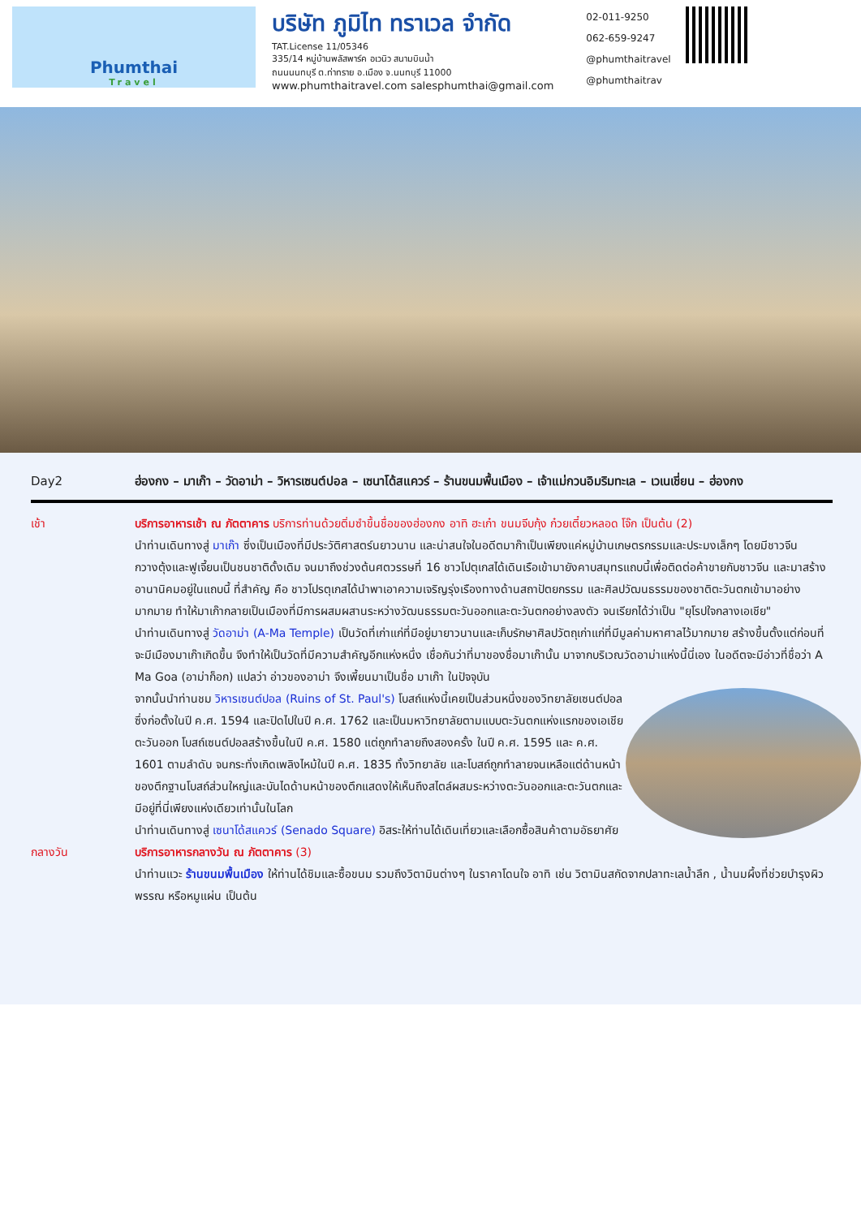Phumthai
Travel
บริษัท ภูมิไท ทราเวล จำกัด
TAT.License 11/05346
335/14 หมู่บ้านพลัสพาร์ค อเวนิว สนามบินน้ำ
ถนนนนทบุรี ต.ท่าทราย อ.เมือง จ.นนทบุรี 11000
www.phumthaitravel.com salesphumthai@gmail.com
02-011-9250
062-659-9247
@phumthaitravel
@phumthaitrav
Day2 ฮ่องกง – มาเก๊า – วัดอาม่า – วิหารเซนต์ปอล – เซนาโด้สแควร์ – ร้านขนมพื้นเมือง – เจ้าแม่กวนอิมริมทะเล – เวเนเชี่ยน – ฮ่องกง
เช้า บริการอาหารเช้า ณ ภัตตาคาร บริการท่านด้วยติ่มซำขึ้นชื่อของฮ่องกง อาทิ ฮะเก๋า ขนมจีบกุ้ง ก๋วยเตี๋ยวหลอด โจ๊ก เป็นต้น (2)
นำท่านเดินทางสู่ มาเก๊า ซึ่งเป็นเมืองที่มีประวัติศาสตร์นยาวนาน และน่าสนใจในอดีตมาก๊าเป็นเพียงแค่หมู่บ้านเกษตรกรรมและประมงเล็กๆ โดยมีชาวจีนกวางตุ้งและฟูเจี้ยนเป็นชนชาติดั้งเดิม จนมาถึงช่วงต้นศตวรรษที่ 16 ชาวโปตุเกสได้เดินเรือเข้ามายังคาบสมุทรแถบนี้เพื่อติดต่อค้าขายกับชาวจีน และมาสร้างอานานิคมอยู่ในแถบนี้ ที่สำคัญ คือ ชาวโปรตุเกสได้นำพาเอาความเจริญรุ่งเรืองทางด้านสถาปัตยกรรม และศิลปวัฒนธรรมของชาติตะวันตกเข้ามาอย่างมากมาย ทำให้มาเก๊ากลายเป็นเมืองที่มีการผสมผสานระหว่างวัฒนธรรมตะวันออกและตะวันตกอย่างลงตัว จนเรียกได้ว่าเป็น "ยุโรปใจกลางเอเชีย"
นำท่านเดินทางสู่ วัดอาม่า (A-Ma Temple) เป็นวัดที่เก่าแก่ที่มีอยู่มายาวนานและเก็บรักษาศิลปวัตถุเก่าแก่ที่มีมูลค่ามหาศาลไว้มากมาย สร้างขึ้นตั้งแต่ก่อนที่จะมีเมืองมาเก๊าเกิดขึ้น จึงทำให้เป็นวัดที่มีความสำคัญอีกแห่งหนึ่ง เชื่อกันว่าที่มาของชื่อมาเก๊านั้น มาจากบริเวณวัดอาม่าแห่งนี้นี่เอง ในอดีตจะมีอ่าวที่ชื่อว่า A Ma Goa (อาม่าก็อก) แปลว่า อ่าวของอาม่า จึงเพี้ยนมาเป็นชื่อ มาเก๊า ในปัจจุบัน
จากนั้นนำท่านชม วิหารเซนต์ปอล (Ruins of St. Paul's) โบสถ์แห่งนี้เคยเป็นส่วนหนึ่งของวิทยาลัยเซนต์ปอล ซึ่งก่อตั้งในปี ค.ศ. 1594 และปิดไปในปี ค.ศ. 1762 และเป็นมหาวิทยาลัยตามแบบตะวันตกแห่งแรกของเอเชียตะวันออก โบสถ์เซนต์ปอลสร้างขึ้นในปี ค.ศ. 1580 แต่ถูกทำลายถึงสองครั้ง ในปี ค.ศ. 1595 และ ค.ศ. 1601 ตามลำดับ จนกระทั่งเกิดเพลิงไหม้ในปี ค.ศ. 1835 ทั้งวิทยาลัย และโบสถ์ถูกทำลายจนเหลือแต่ด้านหน้าของตึกฐานโบสถ์ส่วนใหญ่และบันไดด้านหน้าของตึกแสดงให้เห็นถึงสไตล์ผสมระหว่างตะวันออกและตะวันตกและมีอยู่ที่นี่เพียงแห่งเดียวเท่านั้นในโลก
นำท่านเดินทางสู่ เซนาโด้สแควร์ (Senado Square) อิสระให้ท่านได้เดินเที่ยวและเลือกซื้อสินค้าตามอัธยาศัย
กลางวัน บริการอาหารกลางวัน ณ ภัตตาคาร (3)
นำท่านแวะ ร้านขนมพื้นเมือง ให้ท่านได้ชิมและซื้อขนม รวมถึงวิตามินต่างๆ ในราคาโดนใจ อาทิ เช่น วิตามินสกัดจากปลาทะเลน้ำลึก , น้ำนมผึ้งที่ช่วยบำรุงผิวพรรณ หรือหมูแผ่น เป็นต้น